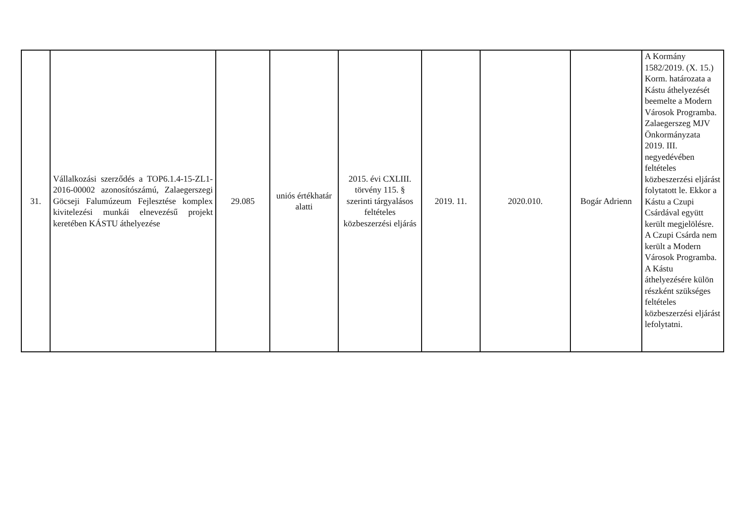| 31. | Vállalkozási szerződés a TOP6.1.4-15-ZL1-2016-00002 azonosítószámú, Zalaegerszegi Göcseji Falumúzeum Fejlesztése komplex kivitelezési munkái elnevezésű projekt keretében KÁSTU áthelyezése | 29.085 | uniós értékhatár alatti | 2015. évi CXLIII. törvény 115. § szerinti tárgyalásos feltételes közbeszerzési eljárás | 2019. 11. | 2020.010. | Bogár Adrienn | A Kormány 1582/2019. (X. 15.) Korm. határozata a Kástu áthelyezését beemelte a Modern Városok Programba. Zalaegerszeg MJV Önkormányzata 2019. III. negyedévében feltételes közbeszerzési eljárást folytatott le. Ekkor a Kástu a Czupi Csárdával együtt került megjelölésre. A Czupi Csárda nem került a Modern Városok Programba. A Kástu áthelyezésére külön részként szükséges feltételes közbeszerzési eljárást lefolytatni. |